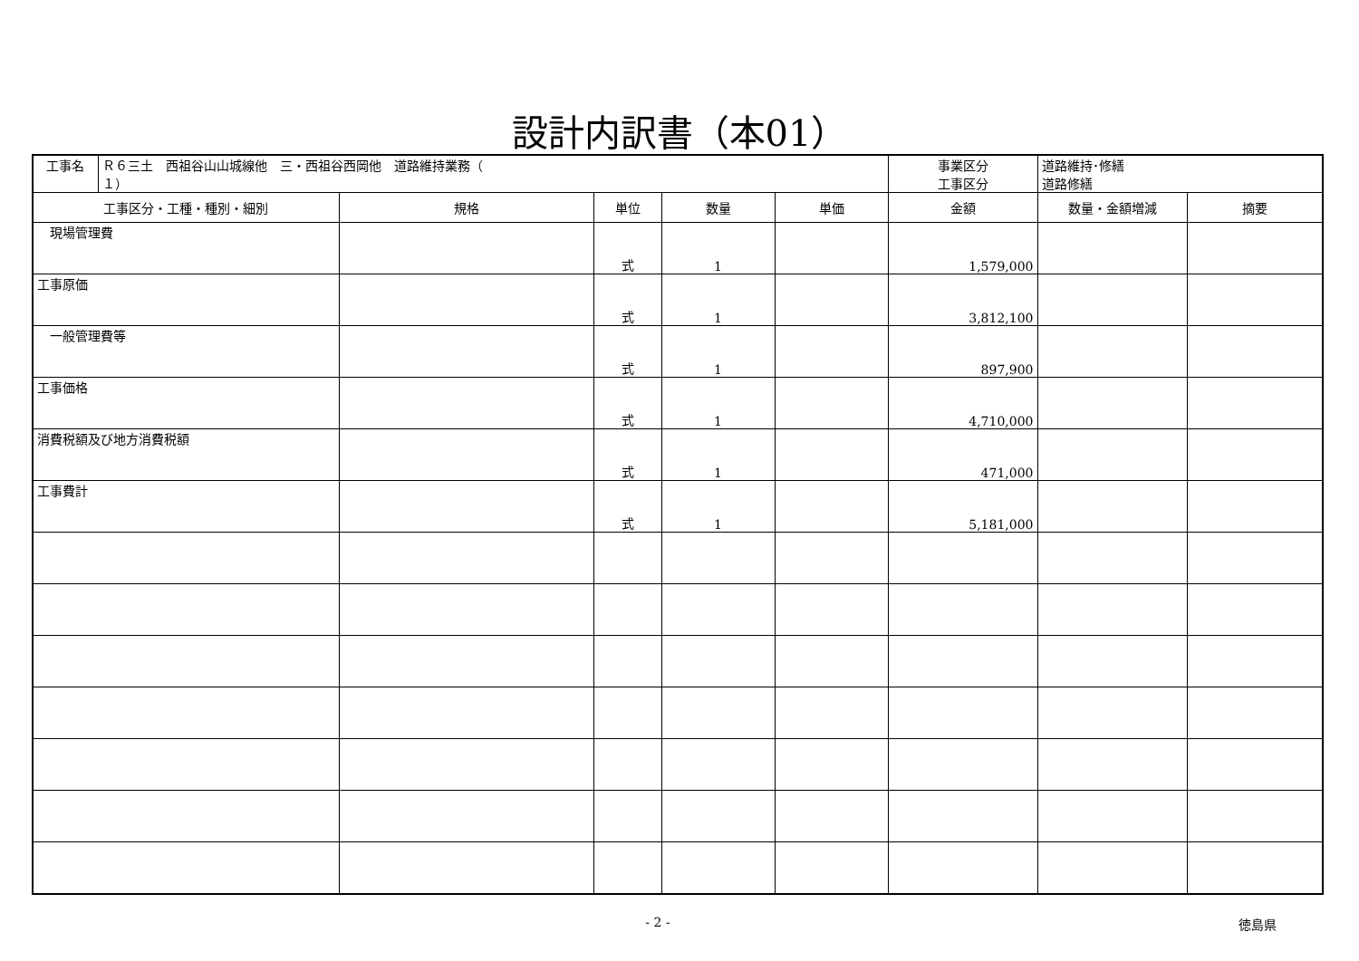設計内訳書（本01）
| 工事名 | Ｒ６三土 西祖谷山山城線他 三・西祖谷西岡他 道路維持業務（ １） | | | | | 事業区分 工事区分 | 道路維持･修繕 道路修繕 | |
| 工事区分・工種・種別・細別 | | 規格 | 単位 | 数量 | 単価 | 金額 | 数量・金額増減 | 摘要 |
| 現場管理費 | | | 式 | 1 | | 1,579,000 | | |
| 工事原価 | | | 式 | 1 | | 3,812,100 | | |
| 一般管理費等 | | | 式 | 1 | | 897,900 | | |
| 工事価格 | | | 式 | 1 | | 4,710,000 | | |
| 消費税額及び地方消費税額 | | | 式 | 1 | | 471,000 | | |
| 工事費計 | | | 式 | 1 | | 5,181,000 | | |
- 2 - 徳島県